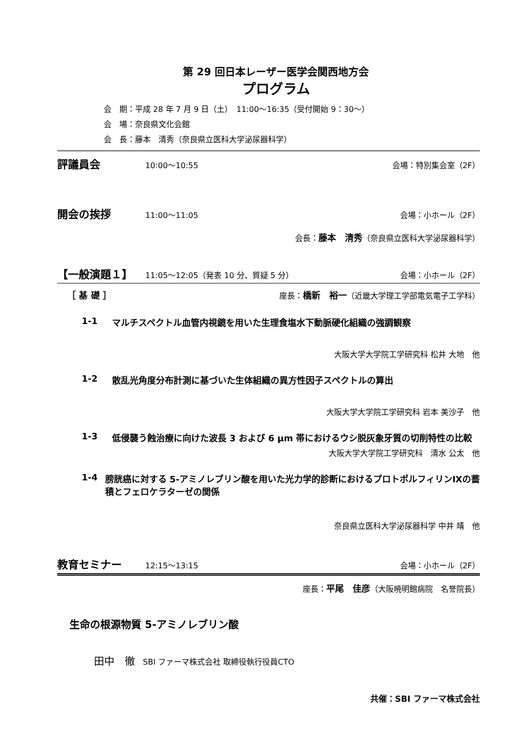第 29 回日本レーザー医学会関西地方会
プログラム
会　期：平成 28 年 7 月 9 日（土）　11:00〜16:35（受付開始 9：30〜）
会　場：奈良県文化会館
会　長：藤本　清秀（奈良県立医科大学泌尿器科学）
評議員会 10:00〜10:55 会場：特別集会室（2F）
開会の挨拶 11:00〜11:05 会場：小ホール（2F）
会長：藤本　清秀（奈良県立医科大学泌尿器科学）
【一般演題１】 11:05〜12:05（発表 10 分、質疑 5 分） 会場：小ホール（2F）
［ 基 礎 ］ 座長：橋新　裕一（近畿大学理工学部電気電子工学科）
1-1 マルチスペクトル血管内視鏡を用いた生理食塩水下動脈硬化組織の強調観察
大阪大学大学院工学研究科 松井 大地　他
1-2 散乱光角度分布計測に基づいた生体組織の異方性因子スペクトルの算出
大阪大学大学院工学研究科 岩本 美沙子　他
1-3 低侵襲う蝕治療に向けた波長 3 および 6 μm 帯におけるウシ脱灰象牙質の切削特性の比較
大阪大学大学院工学研究科　清水 公太　他
1-4 膀胱癌に対する 5-アミノレブリン酸を用いた光力学的診断におけるプロトポルフィリンⅨの蓄積とフェロケラターゼの関係
奈良県立医科大学泌尿器科学 中井 靖　他
教育セミナー 12:15〜13:15 会場：小ホール（2F）
座長：平尾　佳彦（大阪暁明館病院　名誉院長）
生命の根源物質 5-アミノレブリン酸
田中　徹　SBI ファーマ株式会社 取締役執行役員CTO
共催：SBI ファーマ株式会社